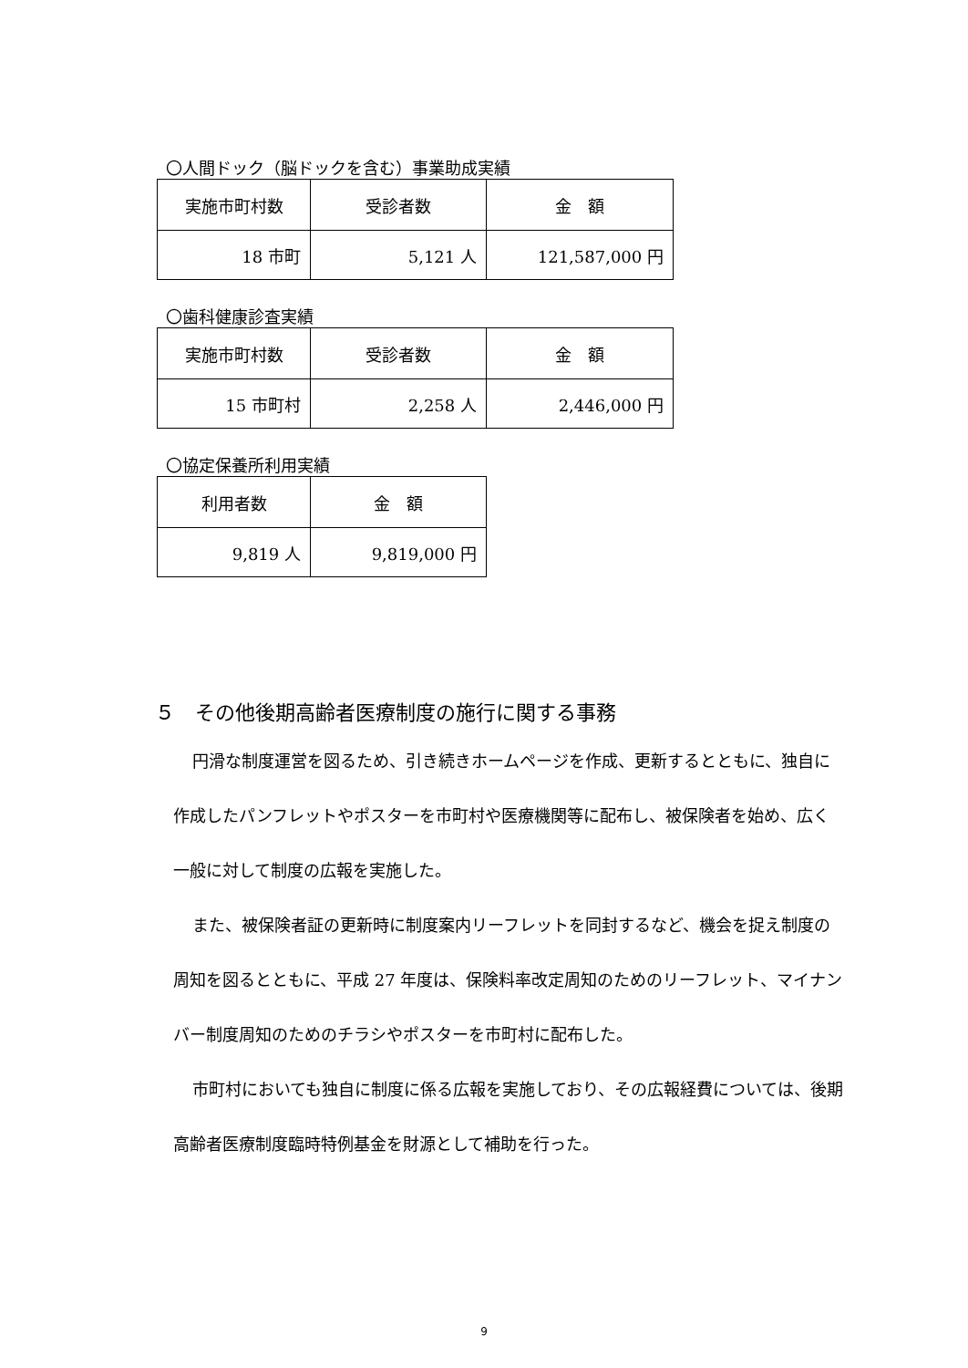〇人間ドック（脳ドックを含む）事業助成実績
| 実施市町村数 | 受診者数 | 金 額 |
| --- | --- | --- |
| 18 市町 | 5,121 人 | 121,587,000 円 |
〇歯科健康診査実績
| 実施市町村数 | 受診者数 | 金 額 |
| --- | --- | --- |
| 15 市町村 | 2,258 人 | 2,446,000 円 |
〇協定保養所利用実績
| 利用者数 | 金 額 |
| --- | --- |
| 9,819 人 | 9,819,000 円 |
５　その他後期高齢者医療制度の施行に関する事務
円滑な制度運営を図るため、引き続きホームページを作成、更新するとともに、独自に作成したパンフレットやポスターを市町村や医療機関等に配布し、被保険者を始め、広く一般に対して制度の広報を実施した。
また、被保険者証の更新時に制度案内リーフレットを同封するなど、機会を捉え制度の周知を図るとともに、平成 27 年度は、保険料率改定周知のためのリーフレット、マイナンバー制度周知のためのチラシやポスターを市町村に配布した。
市町村においても独自に制度に係る広報を実施しており、その広報経費については、後期高齢者医療制度臨時特例基金を財源として補助を行った。
9